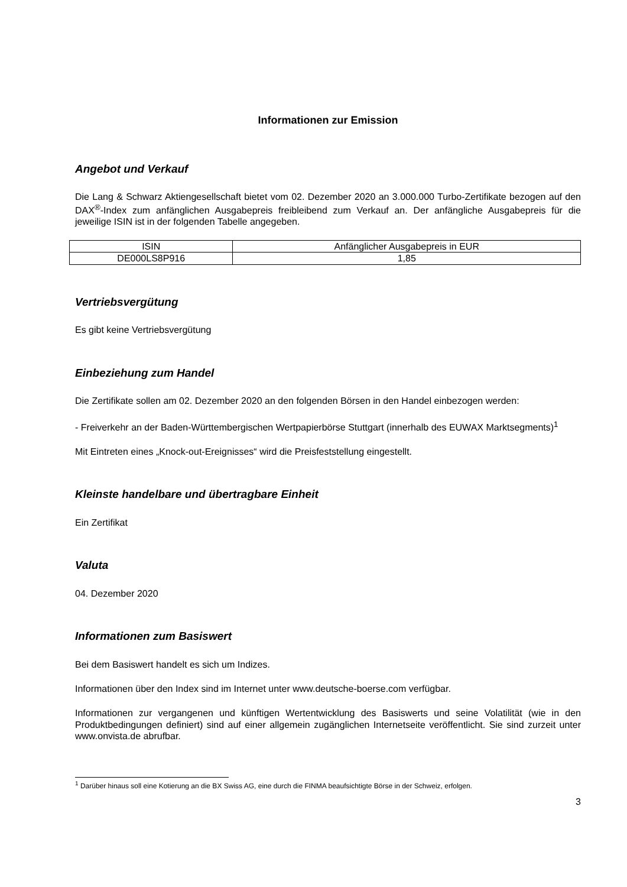Informationen zur Emission
Angebot und Verkauf
Die Lang & Schwarz Aktiengesellschaft bietet vom 02. Dezember 2020 an 3.000.000 Turbo-Zertifikate bezogen auf den DAX<sup>®</sup>-Index zum anfänglichen Ausgabepreis freibleibend zum Verkauf an. Der anfängliche Ausgabepreis für die jeweilige ISIN ist in der folgenden Tabelle angegeben.
| ISIN | Anfänglicher Ausgabepreis in EUR |
| --- | --- |
| DE000LS8P916 | 1,85 |
Vertriebsvergütung
Es gibt keine Vertriebsvergütung
Einbeziehung zum Handel
Die Zertifikate sollen am 02. Dezember 2020 an den folgenden Börsen in den Handel einbezogen werden:
- Freiverkehr an der Baden-Württembergischen Wertpapierbörse Stuttgart (innerhalb des EUWAX Marktsegments)<sup>1</sup>
Mit Eintreten eines „Knock-out-Ereignisses“ wird die Preisfeststellung eingestellt.
Kleinste handelbare und übertragbare Einheit
Ein Zertifikat
Valuta
04. Dezember 2020
Informationen zum Basiswert
Bei dem Basiswert handelt es sich um Indizes.
Informationen über den Index sind im Internet unter www.deutsche-boerse.com verfügbar.
Informationen zur vergangenen und künftigen Wertentwicklung des Basiswerts und seine Volatilität (wie in den Produktbedingungen definiert) sind auf einer allgemein zugänglichen Internetseite veröffentlicht. Sie sind zurzeit unter www.onvista.de abrufbar.
<sup>1</sup> Darüber hinaus soll eine Kotierung an die BX Swiss AG, eine durch die FINMA beaufsichtigte Börse in der Schweiz, erfolgen.
3